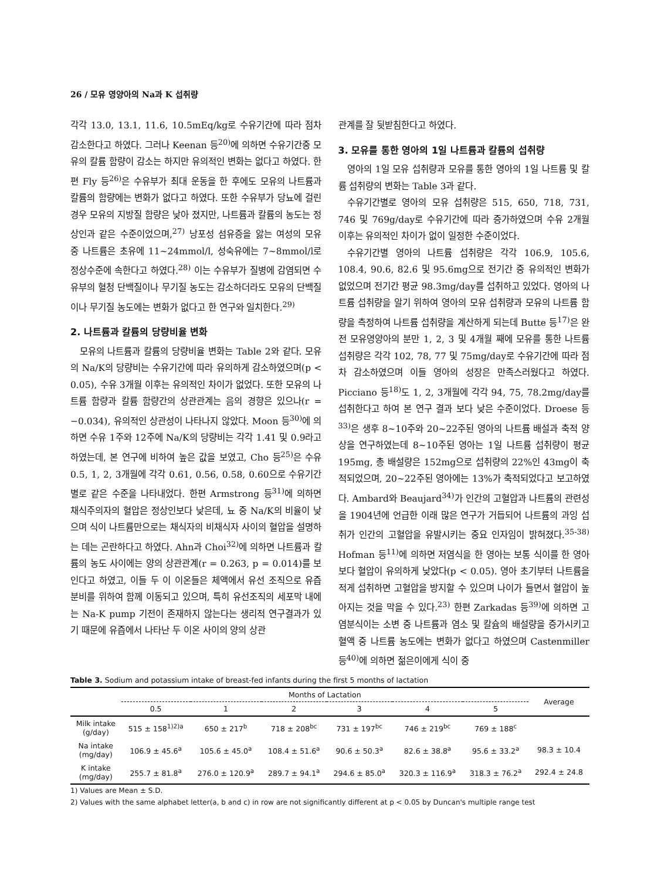26 / 모유 영양아의 Na과 K 섭취량
각각 13.0, 13.1, 11.6, 10.5mEq/kg로 수유기간에 따라 점차 감소한다고 하였다. 그러나 Keenan 등<sup>20)</sup>에 의하면 수유기간중 모유의 칼륨 함량이 감소는 하지만 유의적인 변화는 없다고 하였다. 한편 Fly 등<sup>26)</sup>은 수유부가 최대 운동을 한 후에도 모유의 나트륨과 칼륨의 함량에는 변화가 없다고 하였다. 또한 수유부가 당뇨에 걸린 경우 모유의 지방질 함량은 낮아 졌지만, 나트륨과 칼륨의 농도는 정상인과 같은 수준이었으며,<sup>27)</sup> 낭포성 섬유증을 앓는 여성의 모유 중 나트륨은 초유에 11~24mmol/l, 성숙유에는 7~8mmol/l로 정상수준에 속한다고 하였다.<sup>28)</sup> 이는 수유부가 질병에 감염되면 수유부의 혈청 단백질이나 무기질 농도는 감소하더라도 모유의 단백질이나 무기질 농도에는 변화가 없다고 한 연구와 일치한다.<sup>29)</sup>
2. 나트륨과 칼륨의 당량비율 변화
모유의 나트륨과 칼륨의 당량비율 변화는 Table 2와 같다. 모유의 Na/K의 당량비는 수유기간에 따라 유의하게 감소하였으며(p < 0.05), 수유 3개월 이후는 유의적인 차이가 없었다. 또한 모유의 나트륨 함량과 칼륨 함량간의 상관관계는 음의 경향은 있으나(r = −0.034), 유의적인 상관성이 나타나지 않았다. Moon 등<sup>30)</sup>에 의하면 수유 1주와 12주에 Na/K의 당량비는 각각 1.41 및 0.9라고 하였는데, 본 연구에 비하여 높은 값을 보였고, Cho 등<sup>25)</sup>은 수유 0.5, 1, 2, 3개월에 각각 0.61, 0.56, 0.58, 0.60으로 수유기간별로 같은 수준을 나타내었다. 한편 Armstrong 등<sup>31)</sup>에 의하면 채식주의자의 혈압은 정상인보다 낮은데, 뇨 중 Na/K의 비율이 낮으며 식이 나트륨만으로는 채식자의 비채식자 사이의 혈압을 설명하는 데는 곤란하다고 하였다. Ahn과 Choi<sup>32)</sup>에 의하면 나트륨과 칼륨의 농도 사이에는 양의 상관관계(r = 0.263, p = 0.014)를 보인다고 하였고, 이들 두 이 이온들은 체액에서 유선 조직으로 유즙 분비를 위하여 함께 이동되고 있으며, 특히 유선조직의 세포막 내에는 Na-K pump 기전이 존재하지 않는다는 생리적 연구결과가 있기 때문에 유즙에서 나타난 두 이온 사이의 양의 상관
관계를 잘 뒷받침한다고 하였다.
3. 모유를 통한 영아의 1일 나트륨과 칼륨의 섭취량
영아의 1일 모유 섭취량과 모유를 통한 영아의 1일 나트륨 및 칼륨 섭취량의 변화는 Table 3과 같다.
수유기간별로 영아의 모유 섭취량은 515, 650, 718, 731, 746 및 769g/day로 수유기간에 따라 증가하였으며 수유 2개월 이후는 유의적인 차이가 없이 일정한 수준이었다.
수유기간별 영아의 나트륨 섭취량은 각각 106.9, 105.6, 108.4, 90.6, 82.6 및 95.6mg으로 전기간 중 유의적인 변화가 없었으며 전기간 평균 98.3mg/day를 섭취하고 있었다. 영아의 나트륨 섭취량을 알기 위하여 영아의 모유 섭취량과 모유의 나트륨 함량을 측정하여 나트륨 섭취량을 계산하게 되는데 Butte 등<sup>17)</sup>은 완전 모유영양아의 분만 1, 2, 3 및 4개월 째에 모유를 통한 나트륨 섭취량은 각각 102, 78, 77 및 75mg/day로 수유기간에 따라 점차 감소하였으며 이들 영아의 성장은 만족스러웠다고 하였다. Picciano 등<sup>18)</sup>도 1, 2, 3개월에 각각 94, 75, 78.2mg/day를 섭취한다고 하여 본 연구 결과 보다 낮은 수준이었다. Droese 등<sup>33)</sup>은 생후 8~10주와 20~22주된 영아의 나트륨 배설과 축적 양상을 연구하였는데 8~10주된 영아는 1일 나트륨 섭취량이 평균 195mg, 총 배설량은 152mg으로 섭취량의 22%인 43mg이 축적되었으며, 20~22주된 영아에는 13%가 축적되었다고 보고하였다. Ambard와 Beaujard<sup>34)</sup>가 인간의 고혈압과 나트륨의 관련성을 1904년에 언급한 이래 많은 연구가 거듭되어 나트륨의 과잉 섭취가 인간의 고혈압을 유발시키는 중요 인자임이 밝혀졌다.<sup>35-38)</sup> Hofman 등<sup>11)</sup>에 의하면 저염식을 한 영아는 보통 식이를 한 영아보다 혈압이 유의하게 낮았다(p < 0.05). 영아 초기부터 나트륨을 적게 섭취하면 고혈압을 방지할 수 있으며 나이가 들면서 혈압이 높아지는 것을 막을 수 있다.<sup>23)</sup> 한편 Zarkadas 등<sup>39)</sup>에 의하면 고염분식이는 소변 중 나트륨과 염소 및 칼슘의 배설량을 증가시키고 혈액 중 나트륨 농도에는 변화가 없다고 하였으며 Castenmiller 등<sup>40)</sup>에 의하면 젊은이에게 식이 중
Table 3. Sodium and potassium intake of breast-fed infants during the first 5 months of lactation
| | Months of Lactation | | | | | | Average |
| --- | --- | --- | --- | --- | --- | --- | --- |
| | 0.5 | 1 | 2 | 3 | 4 | 5 | |
| Milk intake (g/day) | 515 ± 158<sup>1)2)a</sup> | 650 ± 217<sup>b</sup> | 718 ± 208<sup>bc</sup> | 731 ± 197<sup>bc</sup> | 746 ± 219<sup>bc</sup> | 769 ± 188<sup>c</sup> | |
| Na intake (mg/day) | 106.9 ± 45.6<sup>a</sup> | 105.6 ± 45.0<sup>a</sup> | 108.4 ± 51.6<sup>a</sup> | 90.6 ± 50.3<sup>a</sup> | 82.6 ± 38.8<sup>a</sup> | 95.6 ± 33.2<sup>a</sup> | 98.3 ± 10.4 |
| K intake (mg/day) | 255.7 ± 81.8<sup>a</sup> | 276.0 ± 120.9<sup>a</sup> | 289.7 ± 94.1<sup>a</sup> | 294.6 ± 85.0<sup>a</sup> | 320.3 ± 116.9<sup>a</sup> | 318.3 ± 76.2<sup>a</sup> | 292.4 ± 24.8 |
1) Values are Mean ± S.D.
2) Values with the same alphabet letter(a, b and c) in row are not significantly different at p < 0.05 by Duncan's multiple range test